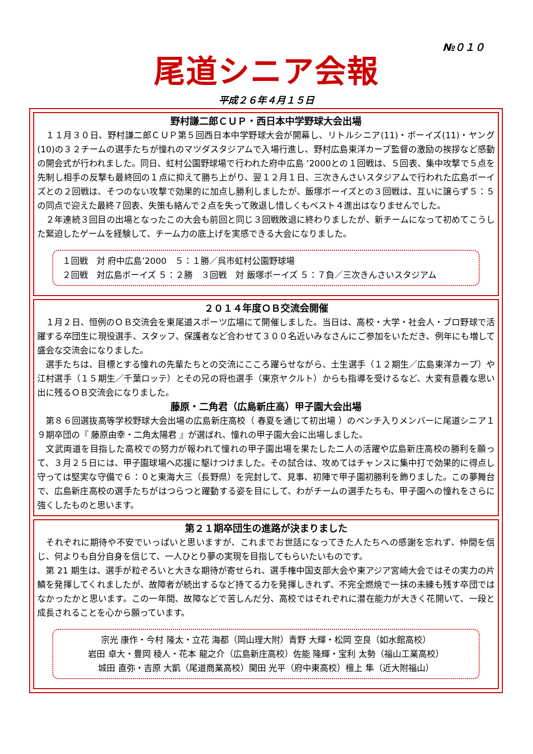№０１０
尾道シニア会報
平成２６年４月１５日
野村謙二郎ＣＵＰ・西日本中学野球大会出場
１１月３０日、野村謙二郎ＣＵＰ第５回西日本中学野球大会が開幕し、リトルシニア(11)・ボーイズ(11)・ヤング(10)の３２チームの選手たちが憧れのマツダスタジアムで入場行進し、野村広島東洋カープ監督の激励の挨拶など感動の開会式が行われました。同日、虹村公園野球場で行われた府中広島 ’2000との１回戦は、５回表、集中攻撃で５点を先制し相手の反撃も最終回の１点に抑えて勝ち上がり、翌１２月１日、三次きんさいスタジアムで行われた広島ボーイズとの２回戦は、そつのない攻撃で効果的に加点し勝利しましたが、飯塚ボーイズとの３回戦は、互いに譲らず５：５の同点で迎えた最終７回表、失策も絡んで２点を失って敗退し惜しくもベスト４進出はなりませんでした。
２年連続３回目の出場となったこの大会も前回と同じ３回戦敗退に終わりましたが、新チームになって初めてこうした緊迫したゲームを経験して、チーム力の底上げを実感できる大会になりました。
１回戦　対 府中広島’2000　５：１勝／呉市虹村公園野球場
２回戦　対広島ボーイズ ５：２勝　３回戦　対 飯塚ボーイズ ５：７負／三次きんさいスタジアム
２０１４年度ＯＢ交流会開催
１月２日、恒例のＯＢ交流会を東尾道スポーツ広場にて開催しました。当日は、高校・大学・社会人・プロ野球で活躍する卒団生に現役選手、スタッフ、保護者など合わせて３００名近いみなさんにご参加をいただき、例年にも増して盛会な交流会になりました。
選手たちは、目標とする憧れの先輩たちとの交流にこころ躍らせながら、土生選手（１２期生／広島東洋カープ）や江村選手（１５期生／千葉ロッテ）とその兄の将也選手（東京ヤクルト）からも指導を受けるなど、大変有意義な思い出に残るＯＢ交流会になりました。
藤原・二角君（広島新庄高）甲子園大会出場
第８６回選抜高等学校野球大会出場の広島新庄高校（ 春夏を通じて初出場 ）のベンチ入りメンバーに尾道シニア１９期卒団の『 藤原由幸・二角太陽君 』が選ばれ、憧れの甲子園大会に出場しました。
文武両道を目指した高校での努力が報われて憧れの甲子園出場を果たした二人の活躍や広島新庄高校の勝利を願って、３月２５日には、甲子園球場へ応援に駆けつけました。その試合は、攻めてはチャンスに集中打で効果的に得点し守っては堅実な守備で６：０と東海大三（長野県）を完封して、見事、初陣で甲子園初勝利を飾りました。この夢舞台で、広島新庄高校の選手たちがはつらつと躍動する姿を目にして、わがチームの選手たちも、甲子園への憧れをさらに強くしたものと思います。
第２１期卒団生の進路が決まりました
それぞれに期待や不安でいっぱいと思いますが、これまでお世話になってきた人たちへの感謝を忘れず、仲間を信じ、何よりも自分自身を信じて、一人ひとり夢の実現を目指してもらいたいものです。
第 21 期生は、選手が粒ぞろいと大きな期待が寄せられ、選手権中国支部大会や東アジア宮崎大会ではその実力の片鱗を発揮してくれましたが、故障者が続出するなど持てる力を発揮しきれず、不完全燃焼で一抹の未練も残す卒団ではなかったかと思います。この一年間、故障などで苦しんだ分、高校ではそれぞれに潜在能力が大きく花開いて、一段と成長されることを心から願っています。
宗光 康作・今村 隆太・立花 海都（岡山理大附）青野 大輝・松岡 空良（如水館高校）
岩田 卓大・豊岡 稜人・花本 龍之介（広島新庄高校）佐能 隆輝・宝利 太勢（福山工業高校）
城田 直弥・吉原 大凱（尾道商業高校）関田 光平（府中東高校）檀上 隼（近大附福山）